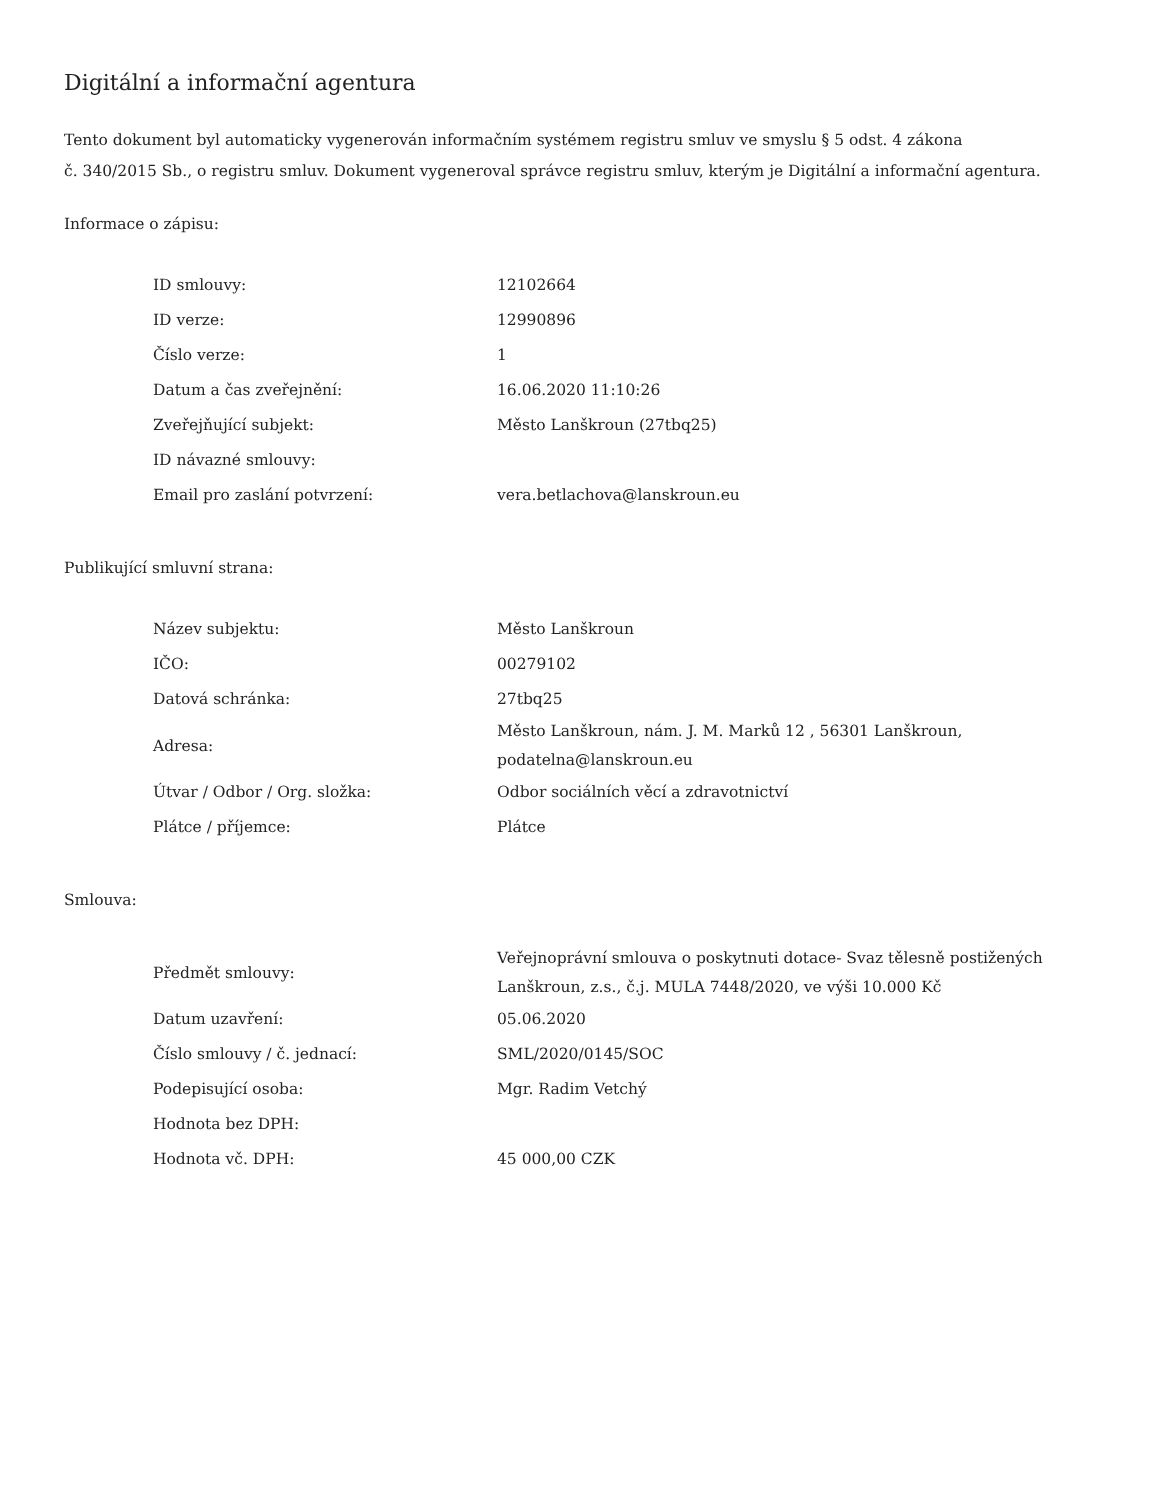Digitální a informační agentura
Tento dokument byl automaticky vygenerován informačním systémem registru smluv ve smyslu § 5 odst. 4 zákona
č. 340/2015 Sb., o registru smluv. Dokument vygeneroval správce registru smluv, kterým je Digitální a informační agentura.
Informace o zápisu:
| ID smlouvy: | 12102664 |
| ID verze: | 12990896 |
| Číslo verze: | 1 |
| Datum a čas zveřejnění: | 16.06.2020 11:10:26 |
| Zveřejňující subjekt: | Město Lanškroun (27tbq25) |
| ID návazné smlouvy: | |
| Email pro zaslání potvrzení: | vera.betlachova@lanskroun.eu |
Publikující smluvní strana:
| Název subjektu: | Město Lanškroun |
| IČO: | 00279102 |
| Datová schránka: | 27tbq25 |
| Adresa: | Město Lanškroun, nám. J. M. Marků 12 , 56301 Lanškroun, podatelna@lanskroun.eu |
| Útvar / Odbor / Org. složka: | Odbor sociálních věcí a zdravotnictví |
| Plátce / příjemce: | Plátce |
Smlouva:
| Předmět smlouvy: | Veřejnoprávní smlouva o poskytnuti dotace- Svaz tělesně postižených Lanškroun, z.s., č.j. MULA 7448/2020, ve výši 10.000 Kč |
| Datum uzavření: | 05.06.2020 |
| Číslo smlouvy / č. jednací: | SML/2020/0145/SOC |
| Podepisující osoba: | Mgr. Radim Vetchý |
| Hodnota bez DPH: | |
| Hodnota vč. DPH: | 45 000,00 CZK |